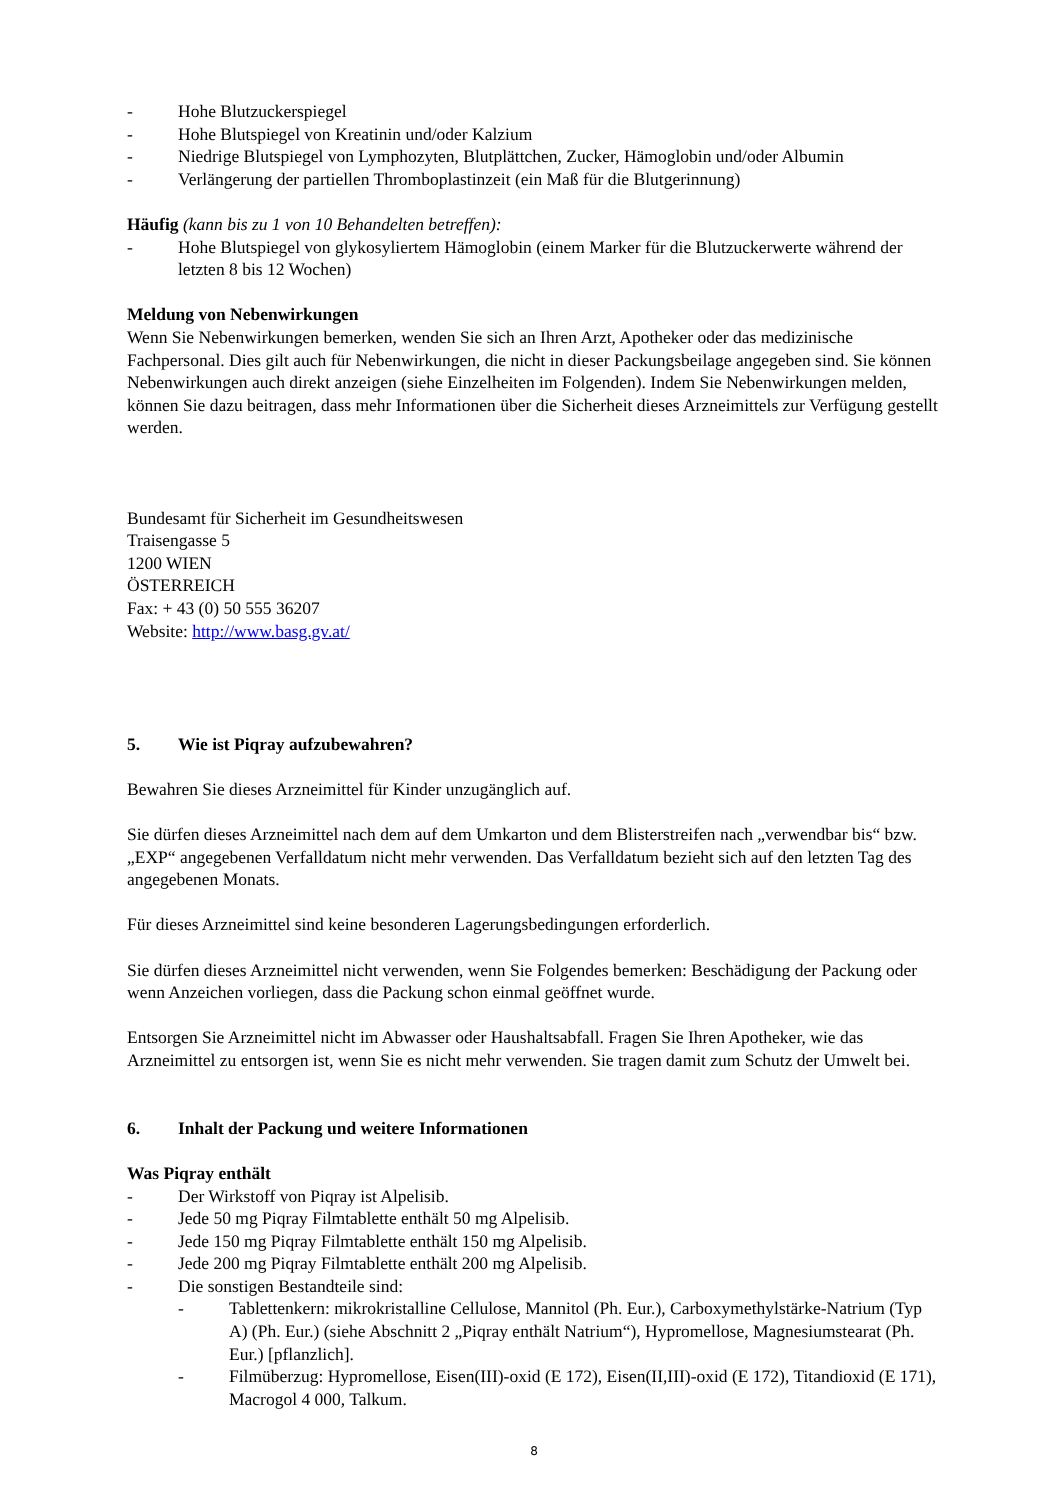- Hohe Blutzuckerspiegel
- Hohe Blutspiegel von Kreatinin und/oder Kalzium
- Niedrige Blutspiegel von Lymphozyten, Blutplättchen, Zucker, Hämoglobin und/oder Albumin
- Verlängerung der partiellen Thromboplastinzeit (ein Maß für die Blutgerinnung)
Häufig (kann bis zu 1 von 10 Behandelten betreffen):
- Hohe Blutspiegel von glykosyliertem Hämoglobin (einem Marker für die Blutzuckerwerte während der letzten 8 bis 12 Wochen)
Meldung von Nebenwirkungen
Wenn Sie Nebenwirkungen bemerken, wenden Sie sich an Ihren Arzt, Apotheker oder das medizinische Fachpersonal. Dies gilt auch für Nebenwirkungen, die nicht in dieser Packungsbeilage angegeben sind. Sie können Nebenwirkungen auch direkt anzeigen (siehe Einzelheiten im Folgenden). Indem Sie Nebenwirkungen melden, können Sie dazu beitragen, dass mehr Informationen über die Sicherheit dieses Arzneimittels zur Verfügung gestellt werden.
Bundesamt für Sicherheit im Gesundheitswesen
Traisengasse 5
1200 WIEN
ÖSTERREICH
Fax: + 43 (0) 50 555 36207
Website: http://www.basg.gv.at/
5. Wie ist Piqray aufzubewahren?
Bewahren Sie dieses Arzneimittel für Kinder unzugänglich auf.
Sie dürfen dieses Arzneimittel nach dem auf dem Umkarton und dem Blisterstreifen nach „verwendbar bis“ bzw. „EXP“ angegebenen Verfalldatum nicht mehr verwenden. Das Verfalldatum bezieht sich auf den letzten Tag des angegebenen Monats.
Für dieses Arzneimittel sind keine besonderen Lagerungsbedingungen erforderlich.
Sie dürfen dieses Arzneimittel nicht verwenden, wenn Sie Folgendes bemerken: Beschädigung der Packung oder wenn Anzeichen vorliegen, dass die Packung schon einmal geöffnet wurde.
Entsorgen Sie Arzneimittel nicht im Abwasser oder Haushaltsabfall. Fragen Sie Ihren Apotheker, wie das Arzneimittel zu entsorgen ist, wenn Sie es nicht mehr verwenden. Sie tragen damit zum Schutz der Umwelt bei.
6. Inhalt der Packung und weitere Informationen
Was Piqray enthält
- Der Wirkstoff von Piqray ist Alpelisib.
- Jede 50 mg Piqray Filmtablette enthält 50 mg Alpelisib.
- Jede 150 mg Piqray Filmtablette enthält 150 mg Alpelisib.
- Jede 200 mg Piqray Filmtablette enthält 200 mg Alpelisib.
- Die sonstigen Bestandteile sind:
- Tablettenkern: mikrokristalline Cellulose, Mannitol (Ph. Eur.), Carboxymethylstärke-Natrium (Typ A) (Ph. Eur.) (siehe Abschnitt 2 „Piqray enthält Natrium“), Hypromellose, Magnesiumstearat (Ph. Eur.) [pflanzlich].
- Filmüberzug: Hypromellose, Eisen(III)-oxid (E 172), Eisen(II,III)-oxid (E 172), Titandioxid (E 171), Macrogol 4 000, Talkum.
8